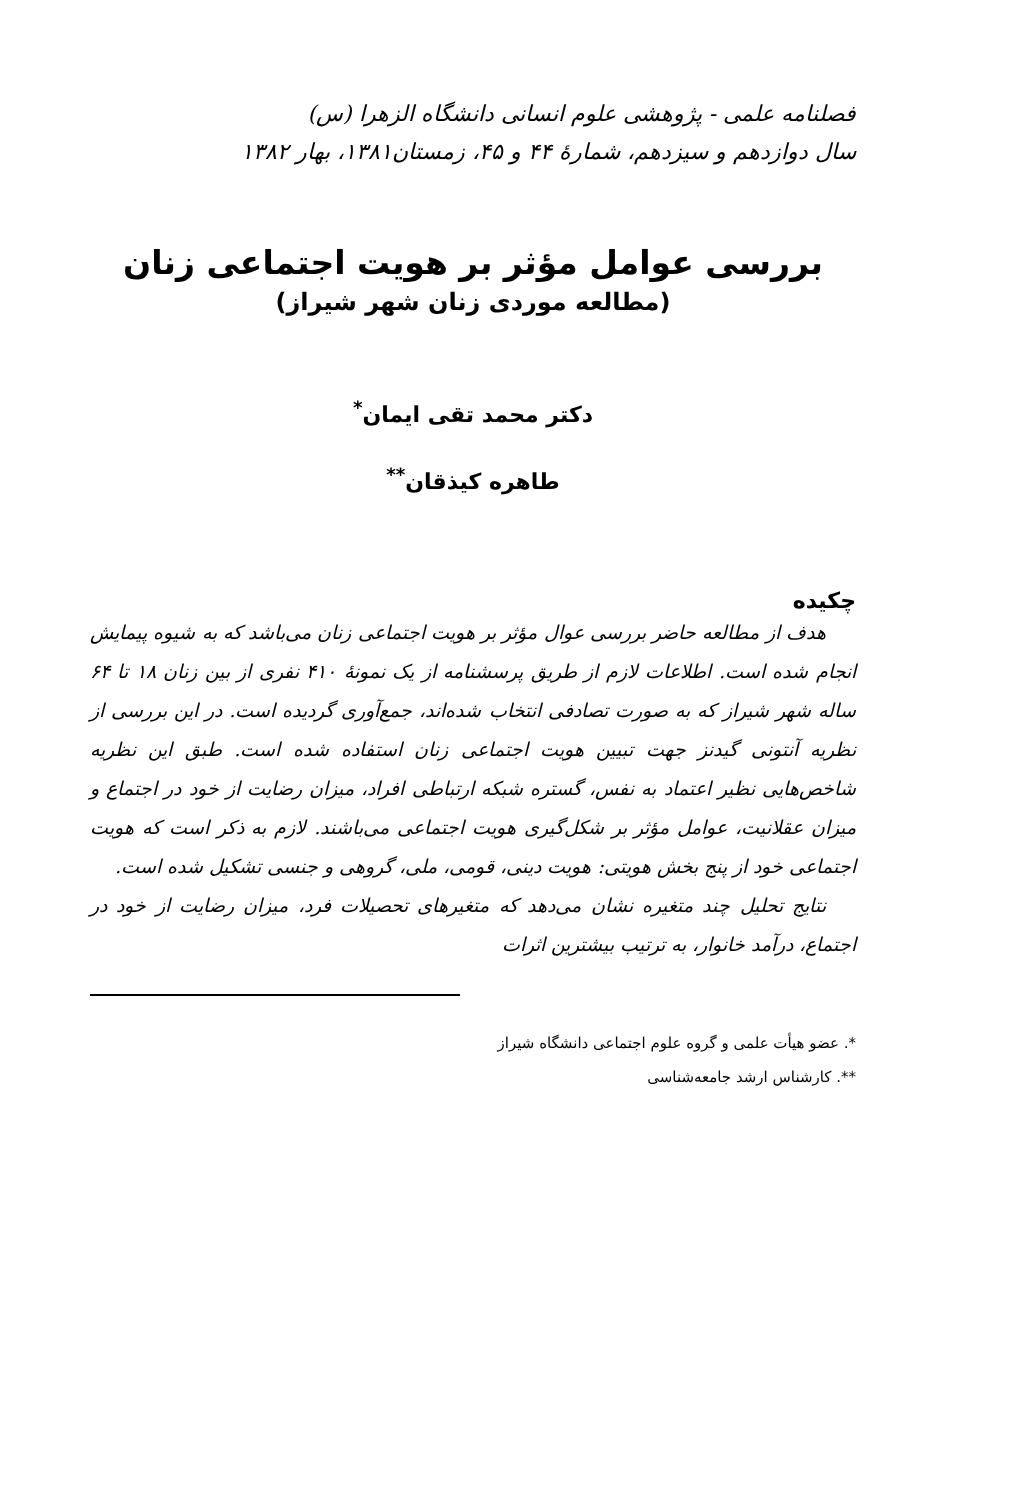فصلنامه علمی - پژوهشی علوم انسانی دانشگاه الزهرا (س)
سال دوازدهم و سیزدهم، شمارهٔ ۴۴ و ۴۵، زمستان۱۳۸۱، بهار ۱۳۸۲
بررسی عوامل مؤثر بر هویت اجتماعی زنان
(مطالعه موردی زنان شهر شیراز)
دکتر محمد تقی ایمان<sup>*</sup>
طاهره کیذقان<sup>**</sup>
چکیده
هدف از مطالعه حاضر بررسی عوال مؤثر بر هویت اجتماعی زنان می‌باشد که به شیوه پیمایش انجام شده است. اطلاعات لازم از طریق پرسشنامه از یک نمونهٔ ۴۱۰ نفری از بین زنان ۱۸ تا ۶۴ ساله شهر شیراز که به صورت تصادفی انتخاب شده‌اند، جمع‌آوری گردیده است. در این بررسی از نظریه آنتونی گیدنز جهت تبیین هویت اجتماعی زنان استفاده شده است. طبق این نظریه شاخص‌هایی نظیر اعتماد به نفس، گستره شبکه ارتباطی افراد، میزان رضایت از خود در اجتماع و میزان عقلانیت، عوامل مؤثر بر شکل‌گیری هویت اجتماعی می‌باشند. لازم به ذکر است که هویت اجتماعی خود از پنج بخش هویتی: هویت دینی، قومی، ملی، گروهی و جنسی تشکیل شده است.
نتایج تحلیل چند متغیره نشان می‌دهد که متغیرهای تحصیلات فرد، میزان رضایت از خود در اجتماع، درآمد خانوار، به ترتیب بیشترین اثرات
*. عضو هیأت علمی و گروه علوم اجتماعی دانشگاه شیراز
**. کارشناس ارشد جامعه‌شناسی